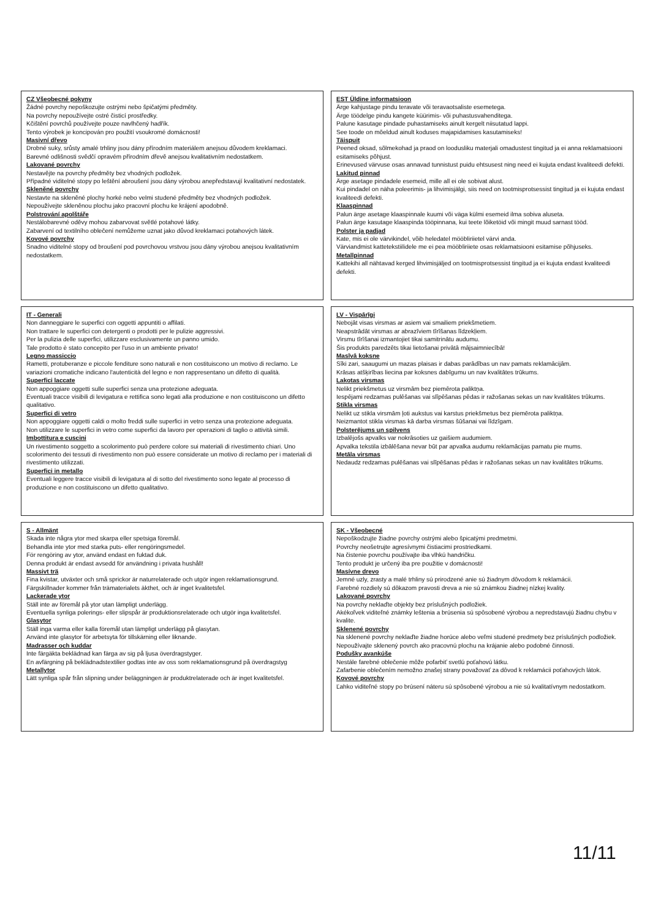CZ Všeobecné pokyny
Žádné povrchy nepoškozujte ostrými nebo špičatými předměty.
Na povrchy nepoužívejte ostré čisticí prostředky.
Kčištění povrchů používejte pouze navlhčený hadřík.
Tento výrobek je koncipován pro použití vsoukromé domácnosti!
Masivní dřevo
Drobné suky, srůsty amalé trhliny jsou dány přírodním materiálem anejsou důvodem kreklamaci.
Barevné odlišnosti svědčí opravém přírodním dřevě anejsou kvalitativním nedostatkem.
Lakované povrchy
Nestavějte na povrchy předměty bez vhodných podložek.
Případné viditelné stopy po leštění abroušení jsou dány výrobou anepředstavují kvalitativní nedostatek.
Skleněné povrchy
Nestavte na skleněné plochy horké nebo velmi studené předměty bez vhodných podložek.
Nepoužívejte skleněnou plochu jako pracovní plochu ke krájení apodobně.
Polstrování apolštáře
Nestálobarevné oděvy mohou zabarvovat světlé potahové látky.
Zabarvení od textilního oblečení nemůžeme uznat jako důvod kreklamaci potahových látek.
Kovové povrchy
Snadno viditelné stopy od broušení pod povrchovou vrstvou jsou dány výrobou anejsou kvalitativním nedostatkem.
EST Üldine informatsioon
Ärge kahjustage pindu teravate või teravaotsaliste esemetega.
Ärge töödelge pindu kangete küürimis- või puhastusvahenditega.
Palune kasutage pindade puhastamiseks ainult kergelt niisutatud lappi.
See toode on mõeldud ainult koduses majapidamises kasutamiseks!
Täispuit
Peened oksad, sõlmekohad ja praod on loodusliku materjali omadustest tingitud ja ei anna reklamatsiooni esitamiseks põhjust.
Erinevused värvuse osas annavad tunnistust puidu ehtsusest ning need ei kujuta endast kvaliteedi defekti.
Lakitud pinnad
Ärge asetage pindadele esemeid, mille all ei ole sobivat alust.
Kui pindadel on näha poleerimis- ja lihvimisjälgi, siis need on tootmisprotsessist tingitud ja ei kujuta endast kvaliteedi defekti.
Klaaspinnad
Palun ärge asetage klaaspinnale kuumi või väga külmi esemeid ilma sobiva aluseta.
Palun ärge kasutage klaaspinda tööpinnana, kui teete lõiketöid või mingit muud sarnast tööd.
Polster ja padjad
Kate, mis ei ole värvikindel, võib heledatel mööbliriietel värvi anda.
Värviandmist kattetekstiilidele me ei pea mööbliriiete osas reklamatsiooni esitamise põhjuseks.
Metallpinnad
Kattekihi all nähtavad kerged lihvimisjäljed on tootmisprotsessist tingitud ja ei kujuta endast kvaliteedi defekti.
IT - Generali
Non danneggiare le superfici con oggetti appuntiti o affilati.
Non trattare le superfici con detergenti o prodotti per le pulizie aggressivi.
Per la pulizia delle superfici, utilizzare esclusivamente un panno umido.
Tale prodotto è stato concepito per l'uso in un ambiente privato!
Legno massiccio
Rametti, protuberanze e piccole fenditure sono naturali e non costituiscono un motivo di reclamo. Le variazioni cromatiche indicano l'autenticità del legno e non rappresentano un difetto di qualità.
Superfici laccate
Non appoggiare oggetti sulle superfici senza una protezione adeguata.
Eventuali tracce visibili di levigatura e rettifica sono legati alla produzione e non costituiscono un difetto qualitativo.
Superfici di vetro
Non appoggiare oggetti caldi o molto freddi sulle superfici in vetro senza una protezione adeguata.
Non utilizzare le superfici in vetro come superfici da lavoro per operazioni di taglio o attività simili.
Imbottitura e cuscini
Un rivestimento soggetto a scolorimento può perdere colore sui materiali di rivestimento chiari. Uno scolorimento dei tessuti di rivestimento non può essere considerate un motivo di reclamo per i materiali di rivestimento utilizzati.
Superfici in metallo
Eventuali leggere tracce visibili di levigatura al di sotto del rivestimento sono legate al processo di produzione e non costituiscono un difetto qualitativo.
LV - Vispārīgi
Nebojāt visas virsmas ar asiem vai smailiem priekšmetiem.
Neapstrādāt virsmas ar abrazīviem tīrīšanas līdzekļiem.
Virsmu tīrīšanai izmantojiet tikai samitrinātu audumu.
Šis produkts paredzēts tikai lietošanai privātā mājsaimniecībā!
Masīvā koksne
Sīki zari, saaugumi un mazas plaisas ir dabas parādības un nav pamats reklamācijām.
Krāsas atšķirības liecina par koksnes dabīgumu un nav kvalitātes trūkums.
Lakotas virsmas
Nelikt priekšmetus uz virsmām bez piemērota paliktņa.
Iespējami redzamas pulēšanas vai slīpēšanas pēdas ir ražošanas sekas un nav kvalitātes trūkums.
Stikla virsmas
Nelikt uz stikla virsmām ļoti aukstus vai karstus priekšmetus bez piemērota paliktņa.
Neizmantot stikla virsmas kā darba virsmas šūšanai vai līdzīgam.
Polsterējums un spilvens
Izbalējošs apvalks var nokrāsoties uz gaišiem audumiem.
Apvalka tekstila izbālēšana nevar būt par apvalka audumu reklamācijas pamatu pie mums.
Metāla virsmas
Nedaudz redzamas pulēšanas vai slīpēšanas pēdas ir ražošanas sekas un nav kvalitātes trūkums.
S - Allmänt
Skada inte några ytor med skarpa eller spetsiga föremål.
Behandla inte ytor med starka puts- eller rengöringsmedel.
För rengöring av ytor, använd endast en fuktad duk.
Denna produkt är endast avsedd för användning i privata hushåll!
Massivt trä
Fina kvistar, utväxter och små sprickor är naturrelaterade och utgör ingen reklamationsgrund.
Färgskillnader kommer från trämaterialets äkthet, och är inget kvalitetsfel.
Lackerade ytor
Ställ inte av föremål på ytor utan lämpligt underlägg.
Eventuella synliga polerings- eller slipspår är produktionsrelaterade och utgör inga kvalitetsfel.
Glasytor
Ställ inga varma eller kalla föremål utan lämpligt underlägg på glasytan.
Använd inte glasytor för arbetsyta för tillskärning eller liknande.
Madrasser och kuddar
Inte färgäkta beklädnad kan färga av sig på ljusa överdragstyger.
En avfärgning på beklädnadstextilier godtas inte av oss som reklamationsgrund på överdragstyg
Metallytor
Lätt synliga spår från slipning under beläggningen är produktrelaterade och är inget kvalitetsfel.
SK - Všeobecné
Nepoškodzujte žiadne povrchy ostrými alebo špicatými predmetmi.
Povrchy neošetrujte agresívnymi čistiacimi prostriedkami.
Na čistenie povrchu používajte iba vlhkú handričku.
Tento produkt je určený iba pre použitie v domácnosti!
Masívne drevo
Jemné uzly, zrasty a malé trhliny sú prirodzené anie sú žiadnym dôvodom k reklamácii.
Farebné rozdiely sú dôkazom pravosti dreva a nie sú známkou žiadnej nízkej kvality.
Lakované povrchy
Na povrchy neklaďte objekty bez príslušných podložiek.
Akékoľvek viditeľné známky leštenia a brúsenia sú spôsobené výrobou a nepredstavujú žiadnu chybu v kvalite.
Sklenené povrchy
Na sklenené povrchy neklaďte žiadne horúce alebo veľmi studené predmety bez príslušných podložiek.
Nepoužívajte sklenený povrch ako pracovnú plochu na krájanie alebo podobné činnosti.
Podušky avankúše
Nestále farebné oblečenie môže pofarbiť svetlú poťahovú látku.
Zafarbenie oblečením nemožno znašej strany považovať za dôvod k reklamácii poťahových látok.
Kovové povrchy
Ľahko viditeľné stopy po brúsení náteru sú spôsobené výrobou a nie sú kvalitatívnym nedostatkom.
11/11